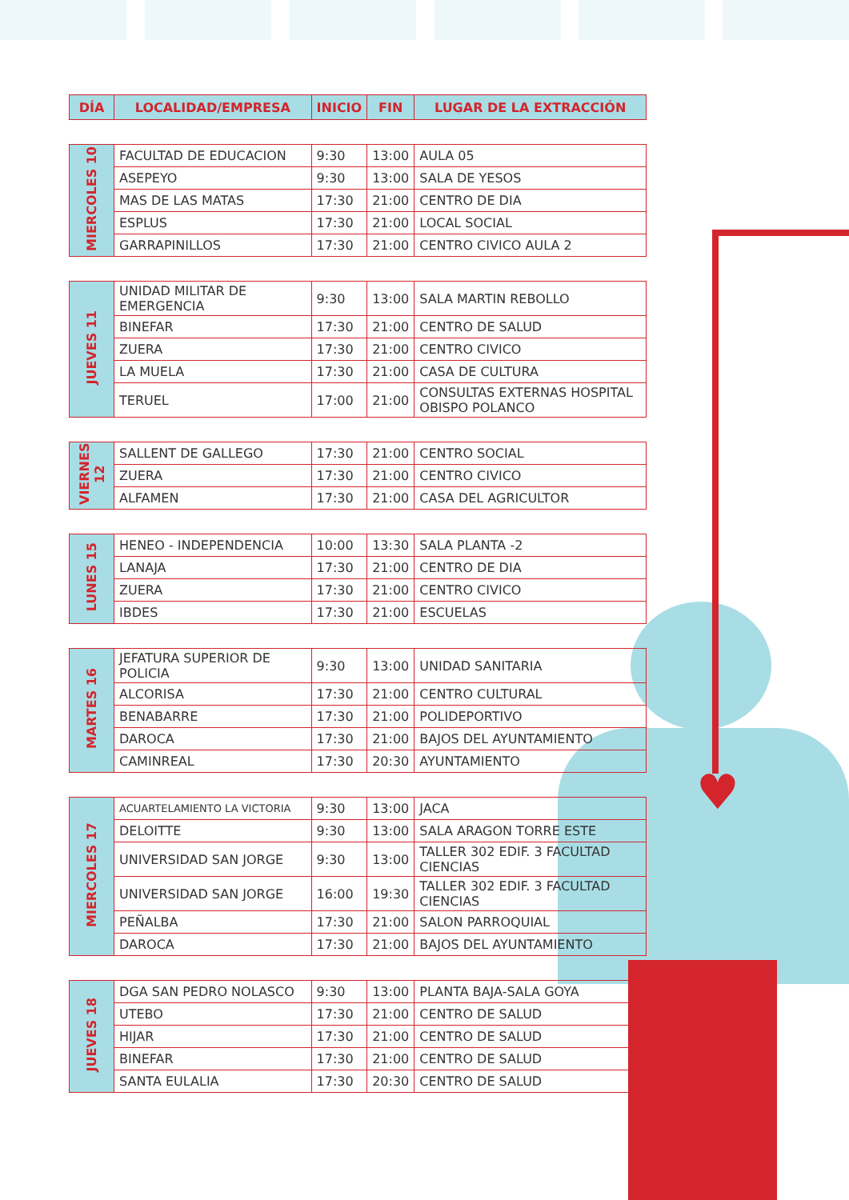♥
| DÍA | LOCALIDAD/EMPRESA | INICIO | FIN | LUGAR DE LA EXTRACCIÓN |
| --- | --- | --- | --- | --- |
| MIERCOLES 10 | FACULTAD DE EDUCACION | 9:30 | 13:00 | AULA 05 |
| | ASEPEYO | 9:30 | 13:00 | SALA DE YESOS |
| | MAS DE LAS MATAS | 17:30 | 21:00 | CENTRO DE DIA |
| | ESPLUS | 17:30 | 21:00 | LOCAL SOCIAL |
| | GARRAPINILLOS | 17:30 | 21:00 | CENTRO CIVICO AULA 2 |
| JUEVES 11 | UNIDAD MILITAR DE EMERGENCIA | 9:30 | 13:00 | SALA MARTIN REBOLLO |
| | BINEFAR | 17:30 | 21:00 | CENTRO DE SALUD |
| | ZUERA | 17:30 | 21:00 | CENTRO CIVICO |
| | LA MUELA | 17:30 | 21:00 | CASA DE CULTURA |
| | TERUEL | 17:00 | 21:00 | CONSULTAS EXTERNAS HOSPITAL OBISPO POLANCO |
| VIERNES 12 | SALLENT DE GALLEGO | 17:30 | 21:00 | CENTRO SOCIAL |
| | ZUERA | 17:30 | 21:00 | CENTRO CIVICO |
| | ALFAMEN | 17:30 | 21:00 | CASA DEL AGRICULTOR |
| LUNES 15 | HENEO - INDEPENDENCIA | 10:00 | 13:30 | SALA PLANTA -2 |
| | LANAJA | 17:30 | 21:00 | CENTRO DE DIA |
| | ZUERA | 17:30 | 21:00 | CENTRO CIVICO |
| | IBDES | 17:30 | 21:00 | ESCUELAS |
| MARTES 16 | JEFATURA SUPERIOR DE POLICIA | 9:30 | 13:00 | UNIDAD SANITARIA |
| | ALCORISA | 17:30 | 21:00 | CENTRO CULTURAL |
| | BENABARRE | 17:30 | 21:00 | POLIDEPORTIVO |
| | DAROCA | 17:30 | 21:00 | BAJOS DEL AYUNTAMIENTO |
| | CAMINREAL | 17:30 | 20:30 | AYUNTAMIENTO |
| MIERCOLES 17 | ACUARTELAMIENTO LA VICTORIA | 9:30 | 13:00 | JACA |
| | DELOITTE | 9:30 | 13:00 | SALA ARAGON TORRE ESTE |
| | UNIVERSIDAD SAN JORGE | 9:30 | 13:00 | TALLER 302 EDIF. 3 FACULTAD CIENCIAS |
| | UNIVERSIDAD SAN JORGE | 16:00 | 19:30 | TALLER 302 EDIF. 3 FACULTAD CIENCIAS |
| | PEÑALBA | 17:30 | 21:00 | SALON PARROQUIAL |
| | DAROCA | 17:30 | 21:00 | BAJOS DEL AYUNTAMIENTO |
| JUEVES 18 | DGA SAN PEDRO NOLASCO | 9:30 | 13:00 | PLANTA BAJA-SALA GOYA |
| | UTEBO | 17:30 | 21:00 | CENTRO DE SALUD |
| | HIJAR | 17:30 | 21:00 | CENTRO DE SALUD |
| | BINEFAR | 17:30 | 21:00 | CENTRO DE SALUD |
| | SANTA EULALIA | 17:30 | 20:30 | CENTRO DE SALUD |